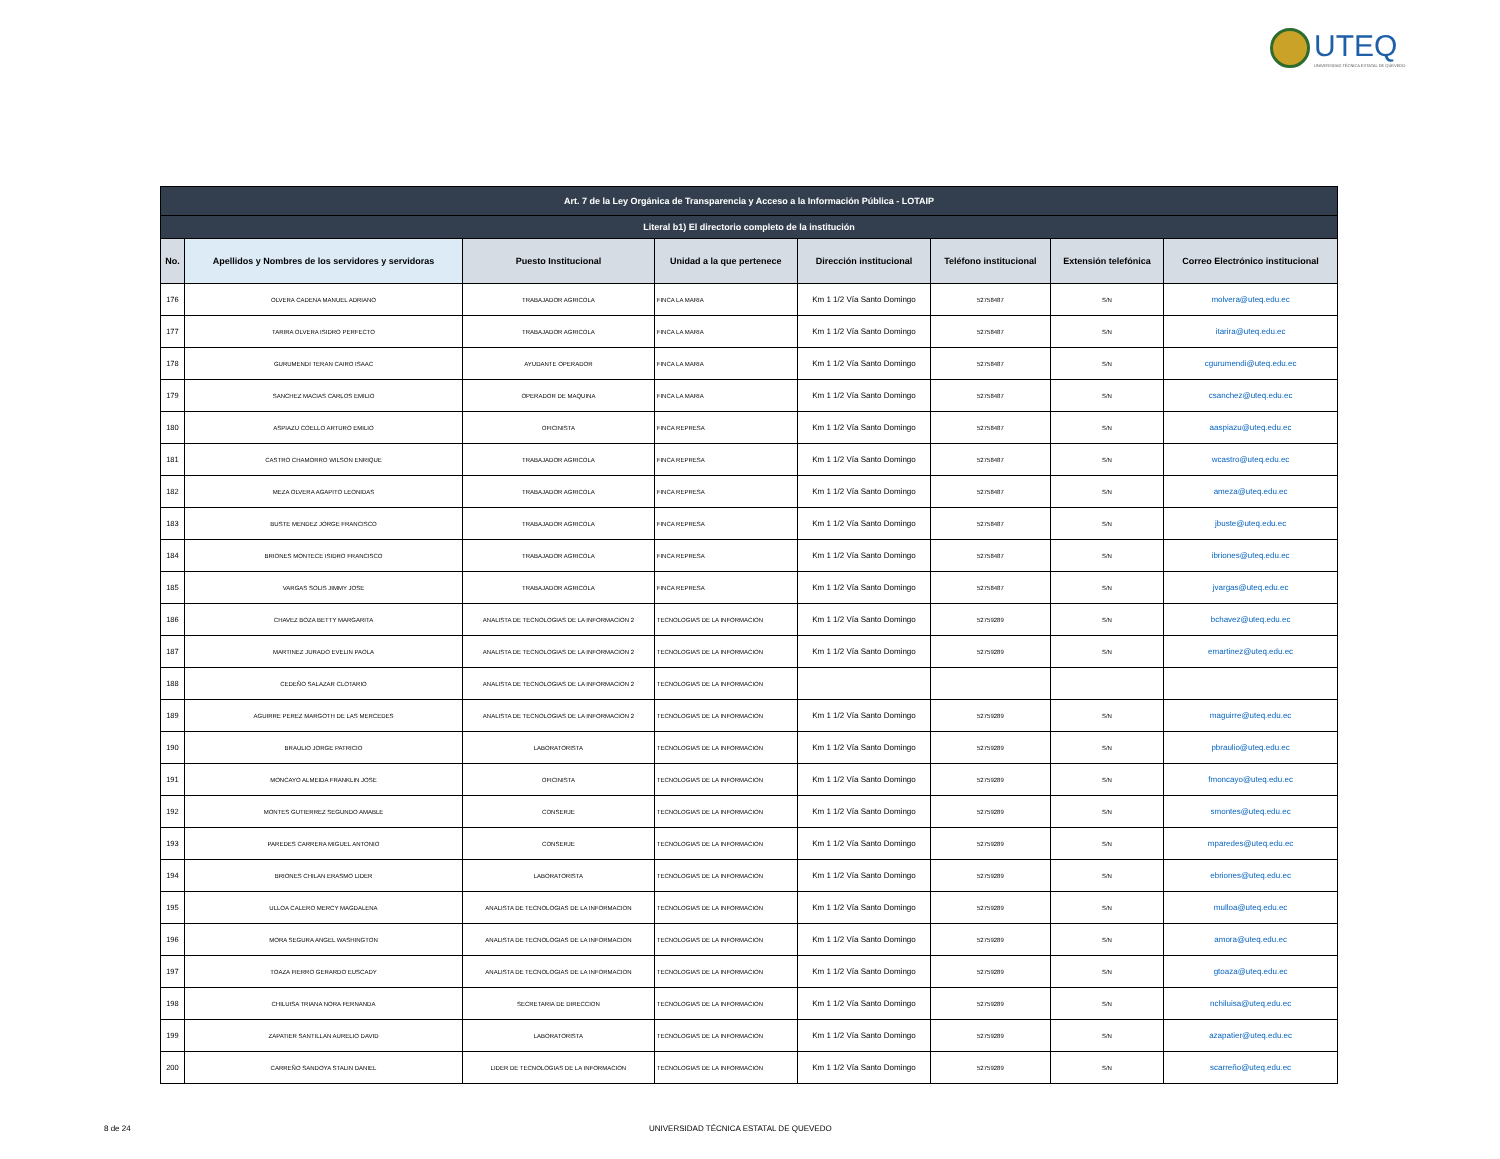UTEQ
UNIVERSIDAD TÉCNICA ESTATAL DE QUEVEDO
| Art. 7 de la Ley Orgánica de Transparencia y Acceso a la Información Pública - LOTAIP | | | | | | | |
| --- | --- | --- | --- | --- | --- | --- | --- |
| Literal b1) El directorio completo de la institución | | | | | | | |
| No. | Apellidos y Nombres de los servidores y servidoras | Puesto Institucional | Unidad a la que pertenece | Dirección institucional | Teléfono institucional | Extensión telefónica | Correo Electrónico institucional |
| 176 | OLVERA CADENA MANUEL ADRIANO | TRABAJADOR AGRICOLA | FINCA LA MARIA | Km 1 1/2 Vía Santo Domingo | 52758487 | S/N | molvera@uteq.edu.ec |
| 177 | TARIRA OLVERA ISIDRO PERFECTO | TRABAJADOR AGRICOLA | FINCA LA MARIA | Km 1 1/2 Vía Santo Domingo | 52758487 | S/N | itarira@uteq.edu.ec |
| 178 | GURUMENDI TERAN CAIRO ISAAC | AYUDANTE OPERADOR | FINCA LA MARIA | Km 1 1/2 Vía Santo Domingo | 52758487 | S/N | cgurumendi@uteq.edu.ec |
| 179 | SANCHEZ MACIAS CARLOS EMILIO | OPERADOR DE MAQUINA | FINCA LA MARIA | Km 1 1/2 Vía Santo Domingo | 52758487 | S/N | csanchez@uteq.edu.ec |
| 180 | ASPIAZU COELLO ARTURO EMILIO | OFICINISTA | FINCA REPRESA | Km 1 1/2 Vía Santo Domingo | 52758487 | S/N | aaspiazu@uteq.edu.ec |
| 181 | CASTRO CHAMORRO WILSON ENRIQUE | TRABAJADOR AGRICOLA | FINCA REPRESA | Km 1 1/2 Vía Santo Domingo | 52758487 | S/N | wcastro@uteq.edu.ec |
| 182 | MEZA OLVERA AGAPITO LEONIDAS | TRABAJADOR AGRICOLA | FINCA REPRESA | Km 1 1/2 Vía Santo Domingo | 52758487 | S/N | ameza@uteq.edu.ec |
| 183 | BUSTE MENDEZ JORGE FRANCISCO | TRABAJADOR AGRICOLA | FINCA REPRESA | Km 1 1/2 Vía Santo Domingo | 52758487 | S/N | jbuste@uteq.edu.ec |
| 184 | BRIONES MONTECE ISIDRO FRANCISCO | TRABAJADOR AGRICOLA | FINCA REPRESA | Km 1 1/2 Vía Santo Domingo | 52758487 | S/N | ibriones@uteq.edu.ec |
| 185 | VARGAS SOLIS JIMMY JOSE | TRABAJADOR AGRICOLA | FINCA REPRESA | Km 1 1/2 Vía Santo Domingo | 52758487 | S/N | jvargas@uteq.edu.ec |
| 186 | CHAVEZ BOZA BETTY MARGARITA | ANALISTA DE TECNOLOGIAS DE LA INFORMACION 2 | TECNOLOGIAS DE LA INFORMACION | Km 1 1/2 Vía Santo Domingo | 52759289 | S/N | bchavez@uteq.edu.ec |
| 187 | MARTINEZ JURADO EVELIN PAOLA | ANALISTA DE TECNOLOGIAS DE LA INFORMACION 2 | TECNOLOGIAS DE LA INFORMACION | Km 1 1/2 Vía Santo Domingo | 52759289 | S/N | emartinez@uteq.edu.ec |
| 188 | CEDEÑO SALAZAR CLOTARIO | ANALISTA DE TECNOLOGIAS DE LA INFORMACION 2 | TECNOLOGIAS DE LA INFORMACION | | | | |
| 189 | AGUIRRE PEREZ MARGOTH DE LAS MERCEDES | ANALISTA DE TECNOLOGIAS DE LA INFORMACION 2 | TECNOLOGIAS DE LA INFORMACION | Km 1 1/2 Vía Santo Domingo | 52759289 | S/N | maguirre@uteq.edu.ec |
| 190 | BRAULIO JORGE PATRICIO | LABORATORISTA | TECNOLOGIAS DE LA INFORMACION | Km 1 1/2 Vía Santo Domingo | 52759289 | S/N | pbraulio@uteq.edu.ec |
| 191 | MONCAYO ALMEIDA FRANKLIN JOSE | OFICINISTA | TECNOLOGIAS DE LA INFORMACION | Km 1 1/2 Vía Santo Domingo | 52759289 | S/N | fmoncayo@uteq.edu.ec |
| 192 | MONTES GUTIERREZ SEGUNDO AMABLE | CONSERJE | TECNOLOGIAS DE LA INFORMACION | Km 1 1/2 Vía Santo Domingo | 52759289 | S/N | smontes@uteq.edu.ec |
| 193 | PAREDES CARRERA MIGUEL ANTONIO | CONSERJE | TECNOLOGIAS DE LA INFORMACION | Km 1 1/2 Vía Santo Domingo | 52759289 | S/N | mparedes@uteq.edu.ec |
| 194 | BRIONES CHILAN ERASMO LIDER | LABORATORISTA | TECNOLOGIAS DE LA INFORMACION | Km 1 1/2 Vía Santo Domingo | 52759289 | S/N | ebriones@uteq.edu.ec |
| 195 | ULLOA CALERO MERCY MAGDALENA | ANALISTA DE TECNOLOGIAS DE LA INFORMACION | TECNOLOGIAS DE LA INFORMACION | Km 1 1/2 Vía Santo Domingo | 52759289 | S/N | mulloa@uteq.edu.ec |
| 196 | MORA SEGURA ANGEL WASHINGTON | ANALISTA DE TECNOLOGIAS DE LA INFORMACION | TECNOLOGIAS DE LA INFORMACION | Km 1 1/2 Vía Santo Domingo | 52759289 | S/N | amora@uteq.edu.ec |
| 197 | TOAZA FIERRO GERARDO EUSCADY | ANALISTA DE TECNOLOGIAS DE LA INFORMACION | TECNOLOGIAS DE LA INFORMACION | Km 1 1/2 Vía Santo Domingo | 52759289 | S/N | gtoaza@uteq.edu.ec |
| 198 | CHILUISA TRIANA NORA FERNANDA | SECRETARIA DE DIRECCION | TECNOLOGIAS DE LA INFORMACION | Km 1 1/2 Vía Santo Domingo | 52759289 | S/N | nchiluisa@uteq.edu.ec |
| 199 | ZAPATIER SANTILLAN AURELIO DAVID | LABORATORISTA | TECNOLOGIAS DE LA INFORMACION | Km 1 1/2 Vía Santo Domingo | 52759289 | S/N | azapatier@uteq.edu.ec |
| 200 | CARREÑO SANDOYA STALIN DANIEL | LIDER DE TECNOLOGIAS DE LA INFORMACION | TECNOLOGIAS DE LA INFORMACION | Km 1 1/2 Vía Santo Domingo | 52759289 | S/N | scarreño@uteq.edu.ec |
8 de 24 UNIVERSIDAD TÉCNICA ESTATAL DE QUEVEDO